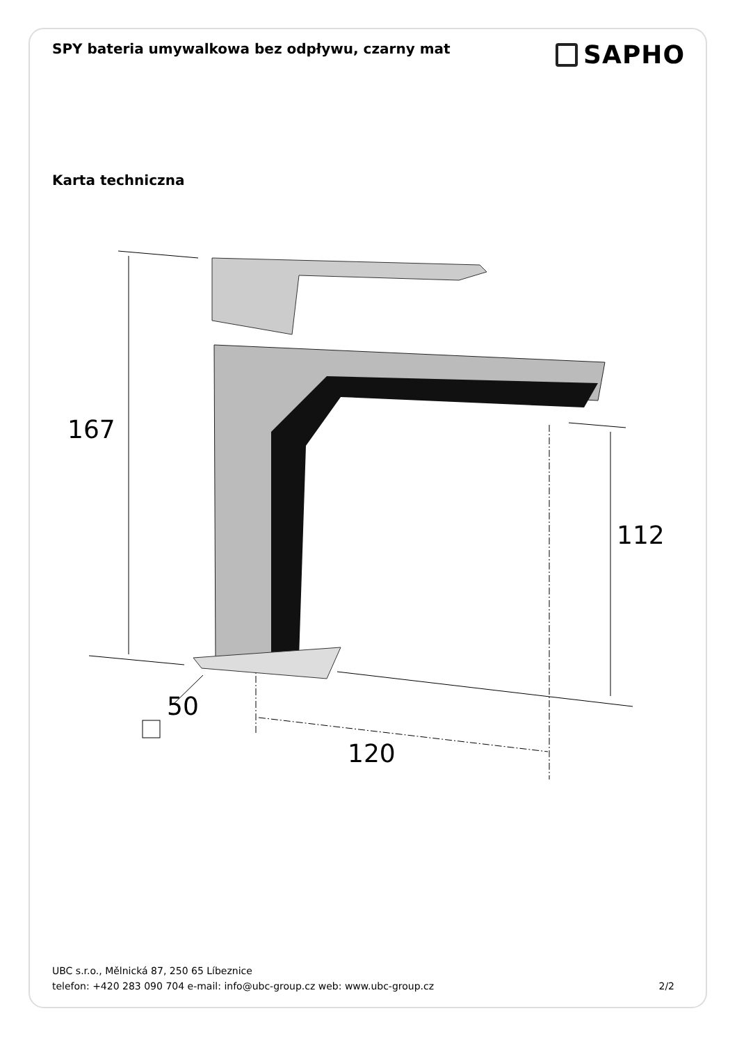SPY bateria umywalkowa bez odpływu, czarny mat
SAPHO
Karta techniczna
167
112
50
120
UBC s.r.o., Mělnická 87, 250 65 Líbeznice
telefon: +420 283 090 704 e-mail: info@ubc-group.cz web: www.ubc-group.cz
2/2